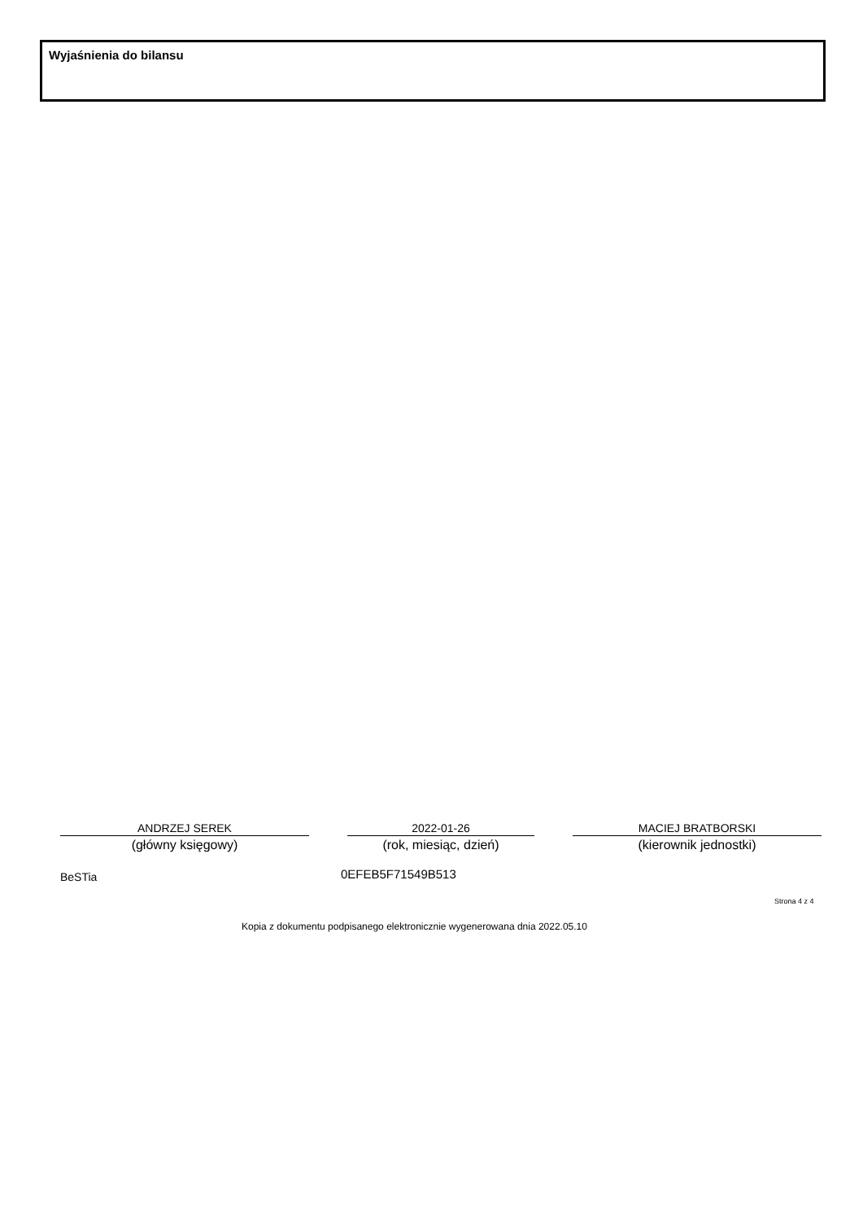Wyjaśnienia do bilansu
ANDRZEJ SEREK
(główny księgowy)
2022-01-26
(rok, miesiąc, dzień)
MACIEJ BRATBORSKI
(kierownik jednostki)
BeSTia 0EFEB5F71549B513
Strona 4 z 4
Kopia z dokumentu podpisanego elektronicznie wygenerowana dnia 2022.05.10